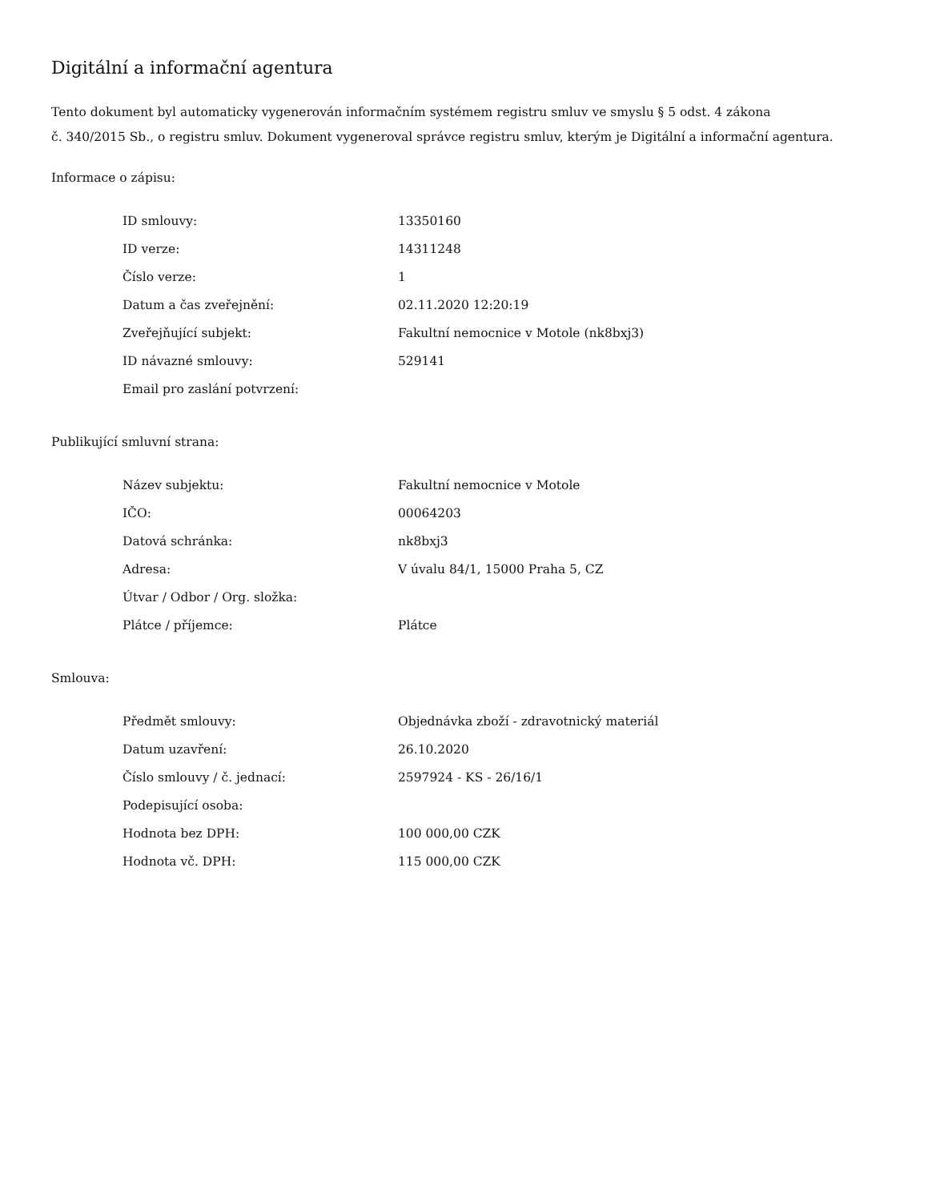Digitální a informační agentura
Tento dokument byl automaticky vygenerován informačním systémem registru smluv ve smyslu § 5 odst. 4 zákona
č. 340/2015 Sb., o registru smluv. Dokument vygeneroval správce registru smluv, kterým je Digitální a informační agentura.
Informace o zápisu:
| ID smlouvy: | 13350160 |
| ID verze: | 14311248 |
| Číslo verze: | 1 |
| Datum a čas zveřejnění: | 02.11.2020 12:20:19 |
| Zveřejňující subjekt: | Fakultní nemocnice v Motole (nk8bxj3) |
| ID návazné smlouvy: | 529141 |
| Email pro zaslání potvrzení: | |
Publikující smluvní strana:
| Název subjektu: | Fakultní nemocnice v Motole |
| IČO: | 00064203 |
| Datová schránka: | nk8bxj3 |
| Adresa: | V úvalu 84/1, 15000 Praha 5, CZ |
| Útvar / Odbor / Org. složka: | |
| Plátce / příjemce: | Plátce |
Smlouva:
| Předmět smlouvy: | Objednávka zboží - zdravotnický materiál |
| Datum uzavření: | 26.10.2020 |
| Číslo smlouvy / č. jednací: | 2597924 - KS - 26/16/1 |
| Podepisující osoba: | |
| Hodnota bez DPH: | 100 000,00 CZK |
| Hodnota vč. DPH: | 115 000,00 CZK |